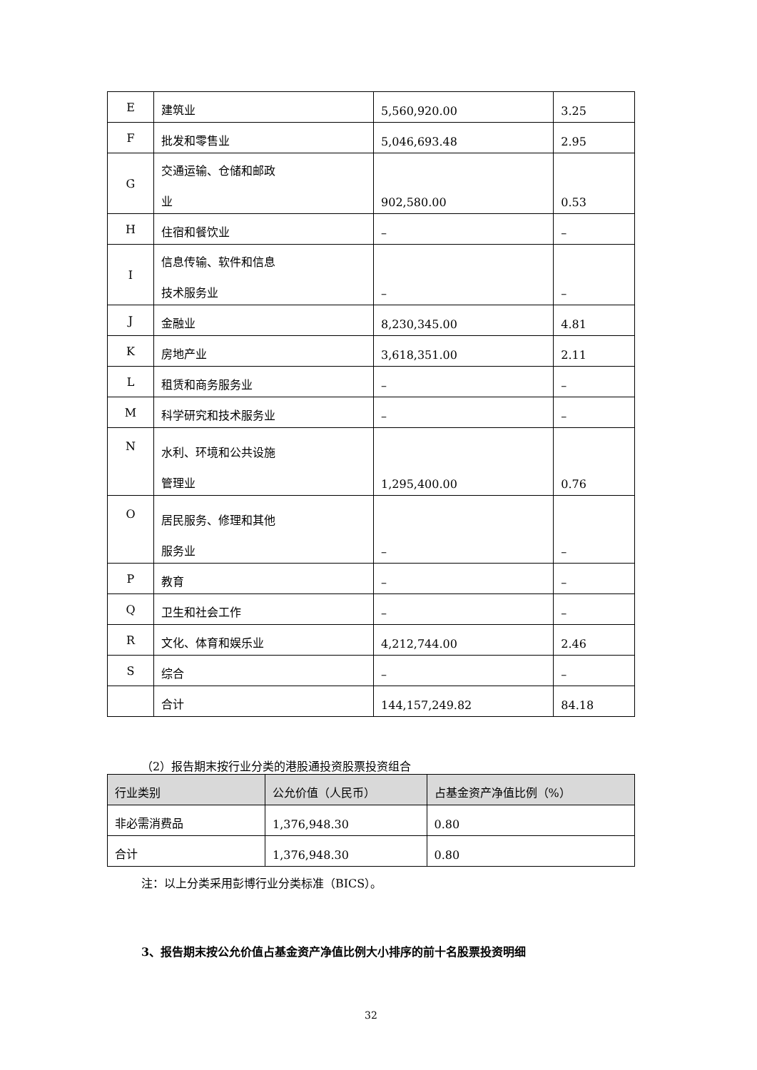| E | 建筑业 | 5,560,920.00 | 3.25 |
| F | 批发和零售业 | 5,046,693.48 | 2.95 |
| G | 交通运输、仓储和邮政 业 | 902,580.00 | 0.53 |
| H | 住宿和餐饮业 | – | – |
| I | 信息传输、软件和信息 技术服务业 | – | – |
| J | 金融业 | 8,230,345.00 | 4.81 |
| K | 房地产业 | 3,618,351.00 | 2.11 |
| L | 租赁和商务服务业 | – | – |
| M | 科学研究和技术服务业 | – | – |
| N | 水利、环境和公共设施 管理业 | 1,295,400.00 | 0.76 |
| O | 居民服务、修理和其他 服务业 | – | – |
| P | 教育 | – | – |
| Q | 卫生和社会工作 | – | – |
| R | 文化、体育和娱乐业 | 4,212,744.00 | 2.46 |
| S | 综合 | – | – |
| | 合计 | 144,157,249.82 | 84.18 |
（2）报告期末按行业分类的港股通投资股票投资组合
| 行业类别 | 公允价值（人民币） | 占基金资产净值比例（%） |
| --- | --- | --- |
| 非必需消费品 | 1,376,948.30 | 0.80 |
| 合计 | 1,376,948.30 | 0.80 |
注：以上分类采用彭博行业分类标准（BICS）。
3、报告期末按公允价值占基金资产净值比例大小排序的前十名股票投资明细
32